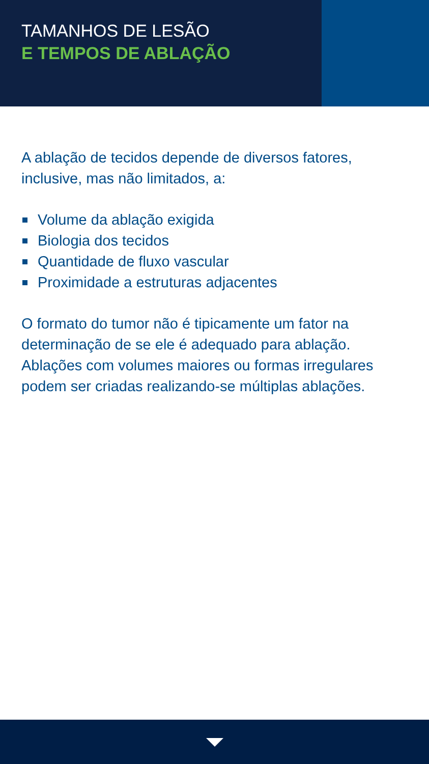TAMANHOS DE LESÃO
E TEMPOS DE ABLAÇÃO
A ablação de tecidos depende de diversos fatores, inclusive, mas não limitados, a:
Volume da ablação exigida
Biologia dos tecidos
Quantidade de fluxo vascular
Proximidade a estruturas adjacentes
O formato do tumor não é tipicamente um fator na determinação de se ele é adequado para ablação. Ablações com volumes maiores ou formas irregulares podem ser criadas realizando-se múltiplas ablações.